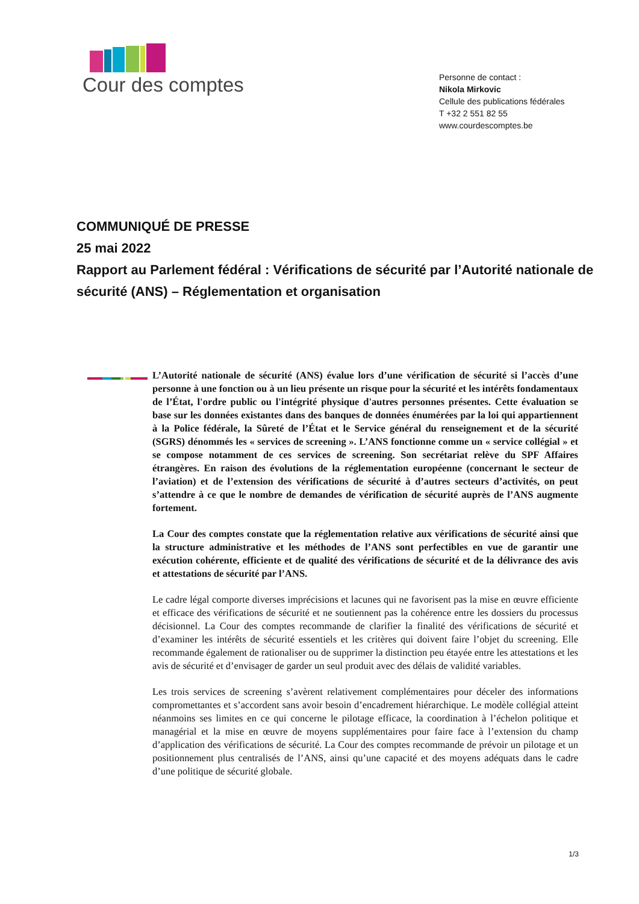Cour des comptes
Personne de contact :
Nikola Mirkovic
Cellule des publications fédérales
T +32 2 551 82 55
www.courdescomptes.be
COMMUNIQUÉ DE PRESSE
25 mai 2022
Rapport au Parlement fédéral : Vérifications de sécurité par l’Autorité nationale de sécurité (ANS) – Réglementation et organisation
L’Autorité nationale de sécurité (ANS) évalue lors d’une vérification de sécurité si l’accès d’une personne à une fonction ou à un lieu présente un risque pour la sécurité et les intérêts fondamentaux de l’État, l'ordre public ou l'intégrité physique d'autres personnes présentes. Cette évaluation se base sur les données existantes dans des banques de données énumérées par la loi qui appartiennent à la Police fédérale, la Sûreté de l’État et le Service général du renseignement et de la sécurité (SGRS) dénommés les « services de screening ». L’ANS fonctionne comme un « service collégial » et se compose notamment de ces services de screening. Son secrétariat relève du SPF Affaires étrangères. En raison des évolutions de la réglementation européenne (concernant le secteur de l’aviation) et de l’extension des vérifications de sécurité à d’autres secteurs d’activités, on peut s’attendre à ce que le nombre de demandes de vérification de sécurité auprès de l’ANS augmente fortement.
La Cour des comptes constate que la réglementation relative aux vérifications de sécurité ainsi que la structure administrative et les méthodes de l’ANS sont perfectibles en vue de garantir une exécution cohérente, efficiente et de qualité des vérifications de sécurité et de la délivrance des avis et attestations de sécurité par l’ANS.
Le cadre légal comporte diverses imprécisions et lacunes qui ne favorisent pas la mise en œuvre efficiente et efficace des vérifications de sécurité et ne soutiennent pas la cohérence entre les dossiers du processus décisionnel. La Cour des comptes recommande de clarifier la finalité des vérifications de sécurité et d’examiner les intérêts de sécurité essentiels et les critères qui doivent faire l’objet du screening. Elle recommande également de rationaliser ou de supprimer la distinction peu étayée entre les attestations et les avis de sécurité et d’envisager de garder un seul produit avec des délais de validité variables.
Les trois services de screening s’avèrent relativement complémentaires pour déceler des informations compromettantes et s’accordent sans avoir besoin d’encadrement hiérarchique. Le modèle collégial atteint néanmoins ses limites en ce qui concerne le pilotage efficace, la coordination à l’échelon politique et managérial et la mise en œuvre de moyens supplémentaires pour faire face à l’extension du champ d’application des vérifications de sécurité. La Cour des comptes recommande de prévoir un pilotage et un positionnement plus centralisés de l’ANS, ainsi qu’une capacité et des moyens adéquats dans le cadre d’une politique de sécurité globale.
1/3